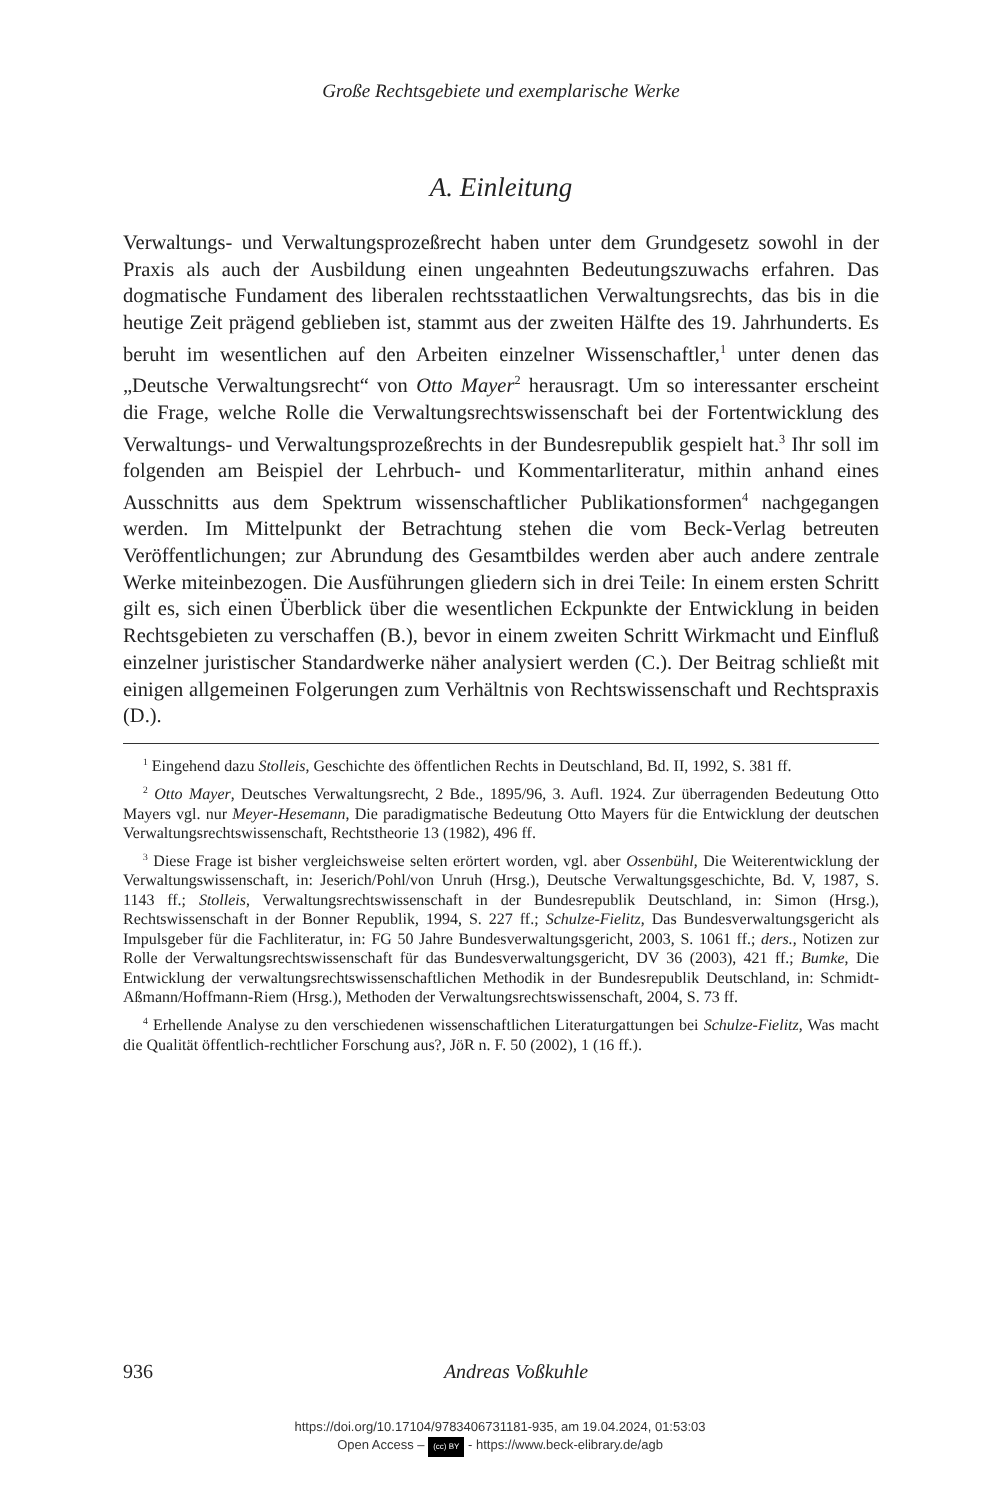Große Rechtsgebiete und exemplarische Werke
A. Einleitung
Verwaltungs- und Verwaltungsprozeßrecht haben unter dem Grundgesetz sowohl in der Praxis als auch der Ausbildung einen ungeahnten Bedeutungszuwachs erfahren. Das dogmatische Fundament des liberalen rechtsstaatlichen Verwaltungsrechts, das bis in die heutige Zeit prägend geblieben ist, stammt aus der zweiten Hälfte des 19. Jahrhunderts. Es beruht im wesentlichen auf den Arbeiten einzelner Wissenschaftler,<sup>1</sup> unter denen das „Deutsche Verwaltungsrecht“ von Otto Mayer<sup>2</sup> herausragt. Um so interessanter erscheint die Frage, welche Rolle die Verwaltungsrechtswissenschaft bei der Fortentwicklung des Verwaltungs- und Verwaltungsprozeßrechts in der Bundesrepublik gespielt hat.<sup>3</sup> Ihr soll im folgenden am Beispiel der Lehrbuch- und Kommentarliteratur, mithin anhand eines Ausschnitts aus dem Spektrum wissenschaftlicher Publikationsformen<sup>4</sup> nachgegangen werden. Im Mittelpunkt der Betrachtung stehen die vom Beck-Verlag betreuten Veröffentlichungen; zur Abrundung des Gesamtbildes werden aber auch andere zentrale Werke miteinbezogen. Die Ausführungen gliedern sich in drei Teile: In einem ersten Schritt gilt es, sich einen Überblick über die wesentlichen Eckpunkte der Entwicklung in beiden Rechtsgebieten zu verschaffen (B.), bevor in einem zweiten Schritt Wirkmacht und Einfluß einzelner juristischer Standardwerke näher analysiert werden (C.). Der Beitrag schließt mit einigen allgemeinen Folgerungen zum Verhältnis von Rechtswissenschaft und Rechtspraxis (D.).
<sup>1</sup> Eingehend dazu Stolleis, Geschichte des öffentlichen Rechts in Deutschland, Bd. II, 1992, S. 381 ff.
<sup>2</sup> Otto Mayer, Deutsches Verwaltungsrecht, 2 Bde., 1895/96, 3. Aufl. 1924. Zur überragenden Bedeutung Otto Mayers vgl. nur Meyer-Hesemann, Die paradigmatische Bedeutung Otto Mayers für die Entwicklung der deutschen Verwaltungsrechtswissenschaft, Rechtstheorie 13 (1982), 496 ff.
<sup>3</sup> Diese Frage ist bisher vergleichsweise selten erörtert worden, vgl. aber Ossenbühl, Die Weiterentwicklung der Verwaltungswissenschaft, in: Jeserich/Pohl/von Unruh (Hrsg.), Deutsche Verwaltungsgeschichte, Bd. V, 1987, S. 1143 ff.; Stolleis, Verwaltungsrechtswissenschaft in der Bundesrepublik Deutschland, in: Simon (Hrsg.), Rechtswissenschaft in der Bonner Republik, 1994, S. 227 ff.; Schulze-Fielitz, Das Bundesverwaltungsgericht als Impulsgeber für die Fachliteratur, in: FG 50 Jahre Bundesverwaltungsgericht, 2003, S. 1061 ff.; ders., Notizen zur Rolle der Verwaltungsrechtswissenschaft für das Bundesverwaltungsgericht, DV 36 (2003), 421 ff.; Bumke, Die Entwicklung der verwaltungsrechtswissenschaftlichen Methodik in der Bundesrepublik Deutschland, in: Schmidt-Aßmann/Hoffmann-Riem (Hrsg.), Methoden der Verwaltungsrechtswissenschaft, 2004, S. 73 ff.
<sup>4</sup> Erhellende Analyse zu den verschiedenen wissenschaftlichen Literaturgattungen bei Schulze-Fielitz, Was macht die Qualität öffentlich-rechtlicher Forschung aus?, JöR n. F. 50 (2002), 1 (16 ff.).
936
Andreas Voßkuhle
https://doi.org/10.17104/9783406731181-935, am 19.04.2024, 01:53:03
Open Access – (cc) BY - https://www.beck-elibrary.de/agb